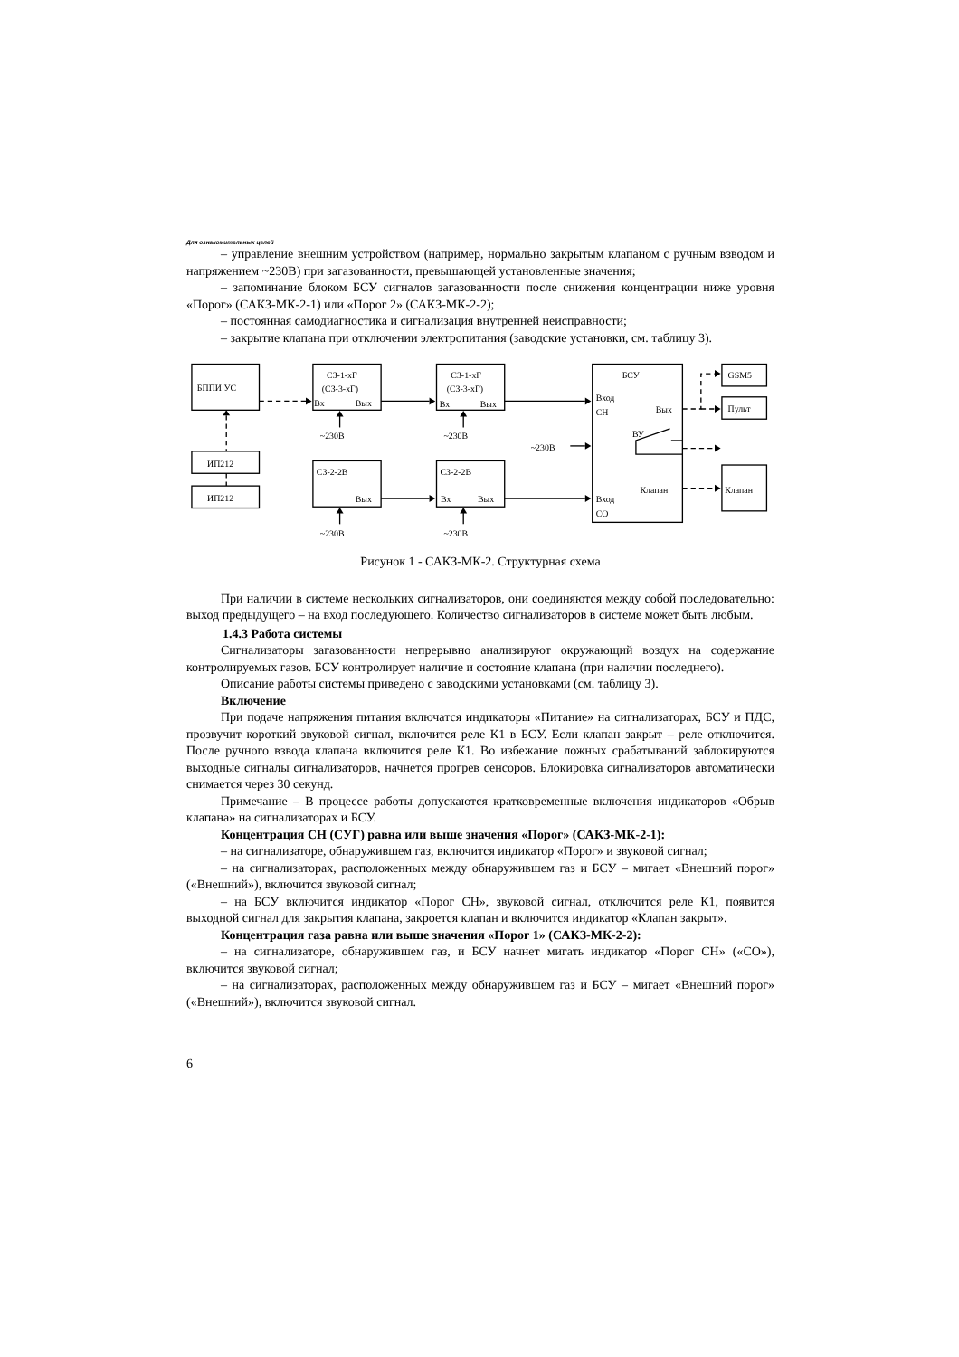Для ознакомительных целей
– управление внешним устройством (например, нормально закрытым клапаном с ручным взводом и напряжением ~230В) при загазованности, превышающей установленные значения;
– запоминание блоком БСУ сигналов загазованности после снижения концентрации ниже уровня «Порог» (САКЗ-МК-2-1) или «Порог 2» (САКЗ-МК-2-2);
– постоянная самодиагностика и сигнализация внутренней неисправности;
– закрытие клапана при отключении электропитания (заводские установки, см. таблицу 3).
БППИ УС
ИП212
ИП212
СЗ-1-хГ
(СЗ-3-хГ)
Вх
Вых
СЗ-1-хГ
(СЗ-3-хГ)
Вх
Вых
~230В
~230В
~230В
СЗ-2-2В
Вых
СЗ-2-2В
Вх
Вых
~230В
~230В
БСУ
Вход
СН
Вых
ВУ
Клапан
Вход
СО
GSM5
Пульт
Клапан
Рисунок 1 - САКЗ-МК-2. Структурная схема
При наличии в системе нескольких сигнализаторов, они соединяются между собой последовательно: выход предыдущего – на вход последующего. Количество сигнализаторов в системе может быть любым.
1.4.3 Работа системы
Сигнализаторы загазованности непрерывно анализируют окружающий воздух на содержание контролируемых газов. БСУ контролирует наличие и состояние клапана (при наличии последнего).
Описание работы системы приведено с заводскими установками (см. таблицу 3).
Включение
При подаче напряжения питания включатся индикаторы «Питание» на сигнализаторах, БСУ и ПДС, прозвучит короткий звуковой сигнал, включится реле К1 в БСУ. Если клапан закрыт – реле отключится. После ручного взвода клапана включится реле К1. Во избежание ложных срабатываний заблокируются выходные сигналы сигнализаторов, начнется прогрев сенсоров. Блокировка сигнализаторов автоматически снимается через 30 секунд.
Примечание – В процессе работы допускаются кратковременные включения индикаторов «Обрыв клапана» на сигнализаторах и БСУ.
Концентрация СН (СУГ) равна или выше значения «Порог» (САКЗ-МК-2-1):
– на сигнализаторе, обнаружившем газ, включится индикатор «Порог» и звуковой сигнал;
– на сигнализаторах, расположенных между обнаружившем газ и БСУ – мигает «Внешний порог» («Внешний»), включится звуковой сигнал;
– на БСУ включится индикатор «Порог СН», звуковой сигнал, отключится реле К1, появится выходной сигнал для закрытия клапана, закроется клапан и включится индикатор «Клапан закрыт».
Концентрация газа равна или выше значения «Порог 1» (САКЗ-МК-2-2):
– на сигнализаторе, обнаружившем газ, и БСУ начнет мигать индикатор «Порог СН» («СО»), включится звуковой сигнал;
– на сигнализаторах, расположенных между обнаружившем газ и БСУ – мигает «Внешний порог» («Внешний»), включится звуковой сигнал.
6